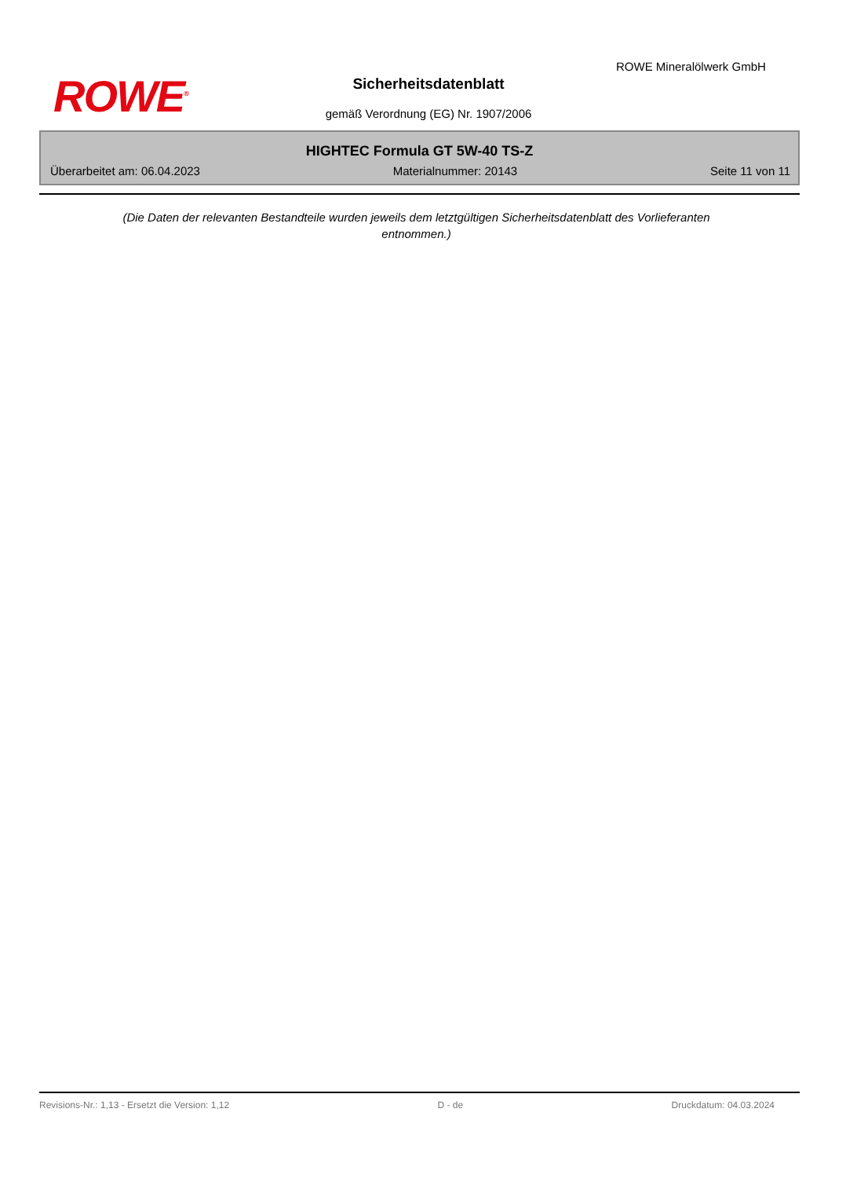ROWE<sup>®</sup>
ROWE Mineralölwerk GmbH
Sicherheitsdatenblatt
gemäß Verordnung (EG) Nr. 1907/2006
HIGHTEC Formula GT 5W-40 TS-Z
Überarbeitet am: 06.04.2023 Materialnummer: 20143 Seite 11 von 11
(Die Daten der relevanten Bestandteile wurden jeweils dem letztgültigen Sicherheitsdatenblatt des Vorlieferanten entnommen.)
Revisions-Nr.: 1,13 - Ersetzt die Version: 1,12 D - de Druckdatum: 04.03.2024